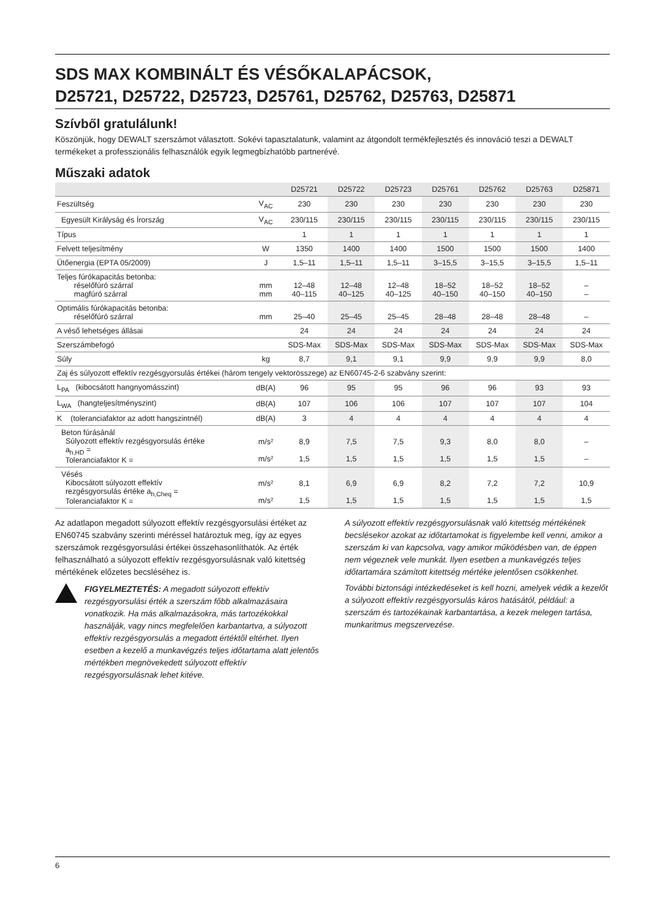SDS MAX KOMBINÁLT ÉS VÉSŐKALAPÁCSOK,
D25721, D25722, D25723, D25761, D25762, D25763, D25871
Szívből gratulálunk!
Köszönjük, hogy DEWALT szerszámot választott. Sokévi tapasztalatunk, valamint az átgondolt termékfejlesztés és innováció teszi a DEWALT termékeket a professzionális felhasználók egyik legmegbízhatóbb partnerévé.
Műszaki adatok
| | | D25721 | D25722 | D25723 | D25761 | D25762 | D25763 | D25871 |
| --- | --- | --- | --- | --- | --- | --- | --- | --- |
| Feszültség | V<sub>AC</sub> | 230 | 230 | 230 | 230 | 230 | 230 | 230 |
| Egyesült Királyság és Írország | V<sub>AC</sub> | 230/115 | 230/115 | 230/115 | 230/115 | 230/115 | 230/115 | 230/115 |
| Típus | | 1 | 1 | 1 | 1 | 1 | 1 | 1 |
| Felvett teljesítmény | W | 1350 | 1400 | 1400 | 1500 | 1500 | 1500 | 1400 |
| Ütőenergia (EPTA 05/2009) | J | 1,5–11 | 1,5–11 | 1,5–11 | 3–15,5 | 3–15,5 | 3–15,5 | 1,5–11 |
| Teljes fúrókapacitás betonba: réselőfúró szárral magfúró szárral | mm mm | 12–48 40–115 | 12–48 40–125 | 12–48 40–125 | 18–52 40–150 | 18–52 40–150 | 18–52 40–150 | – – |
| Optimális fúrókapacitás betonba: réselőfúró szárral | mm | 25–40 | 25–45 | 25–45 | 28–48 | 28–48 | 28–48 | – |
| A véső lehetséges állásai | | 24 | 24 | 24 | 24 | 24 | 24 | 24 |
| Szerszámbefogó | | SDS-Max | SDS-Max | SDS-Max | SDS-Max | SDS-Max | SDS-Max | SDS-Max |
| Súly | kg | 8,7 | 9,1 | 9,1 | 9,9 | 9,9 | 9,9 | 8,0 |
| Zaj és súlyozott effektív rezgésgyorsulás értékei (három tengely vektorösszege) az EN60745-2-6 szabvány szerint: | | | | | | | | |
| L<sub>PA</sub> (kibocsátott hangnyomásszint) | dB(A) | 96 | 95 | 95 | 96 | 96 | 93 | 93 |
| L<sub>WA</sub> (hangteljesítményszint) | dB(A) | 107 | 106 | 106 | 107 | 107 | 107 | 104 |
| K (toleranciafaktor az adott hangszintnél) | dB(A) | 3 | 4 | 4 | 4 | 4 | 4 | 4 |
| Beton fúrásánál Súlyozott effektív rezgésgyorsulás értéke a<sub>h,HD</sub> = Toleranciafaktor K = | m/s² m/s² | 8,9 1,5 | 7,5 1,5 | 7,5 1,5 | 9,3 1,5 | 8,0 1,5 | 8,0 1,5 | – – |
| Vésés Kibocsátott súlyozott effektív rezgésgyorsulás értéke a<sub>h,Cheq</sub> = Toleranciafaktor K = | m/s² m/s² | 8,1 1,5 | 6,9 1,5 | 6,9 1,5 | 8,2 1,5 | 7,2 1,5 | 7,2 1,5 | 10,9 1,5 |
Az adatlapon megadott súlyozott effektív rezgésgyorsulási értéket az EN60745 szabvány szerinti méréssel határoztuk meg, így az egyes szerszámok rezgésgyorsulási értékei összehasonlíthatók. Az érték felhasználható a súlyozott effektív rezgésgyorsulásnak való kitettség mértékének előzetes becsléséhez is.
FIGYELMEZTETÉS: A megadott súlyozott effektív rezgésgyorsulási érték a szerszám főbb alkalmazásaira vonatkozik. Ha más alkalmazásokra, más tartozékokkal használják, vagy nincs megfelelően karbantartva, a súlyozott effektív rezgésgyorsulás a megadott értéktől eltérhet. Ilyen esetben a kezelő a munkavégzés teljes időtartama alatt jelentős mértékben megnövekedett súlyozott effektív rezgésgyorsulásnak lehet kitéve.
A súlyozott effektív rezgésgyorsulásnak való kitettség mértékének becslésekor azokat az időtartamokat is figyelembe kell venni, amikor a szerszám ki van kapcsolva, vagy amikor működésben van, de éppen nem végeznek vele munkát. Ilyen esetben a munkavégzés teljes időtartamára számított kitettség mértéke jelentősen csökkenhet.
További biztonsági intézkedéseket is kell hozni, amelyek védik a kezelőt a súlyozott effektív rezgésgyorsulás káros hatásától, például: a szerszám és tartozékainak karbantartása, a kezek melegen tartása, munkaritmus megszervezése.
6